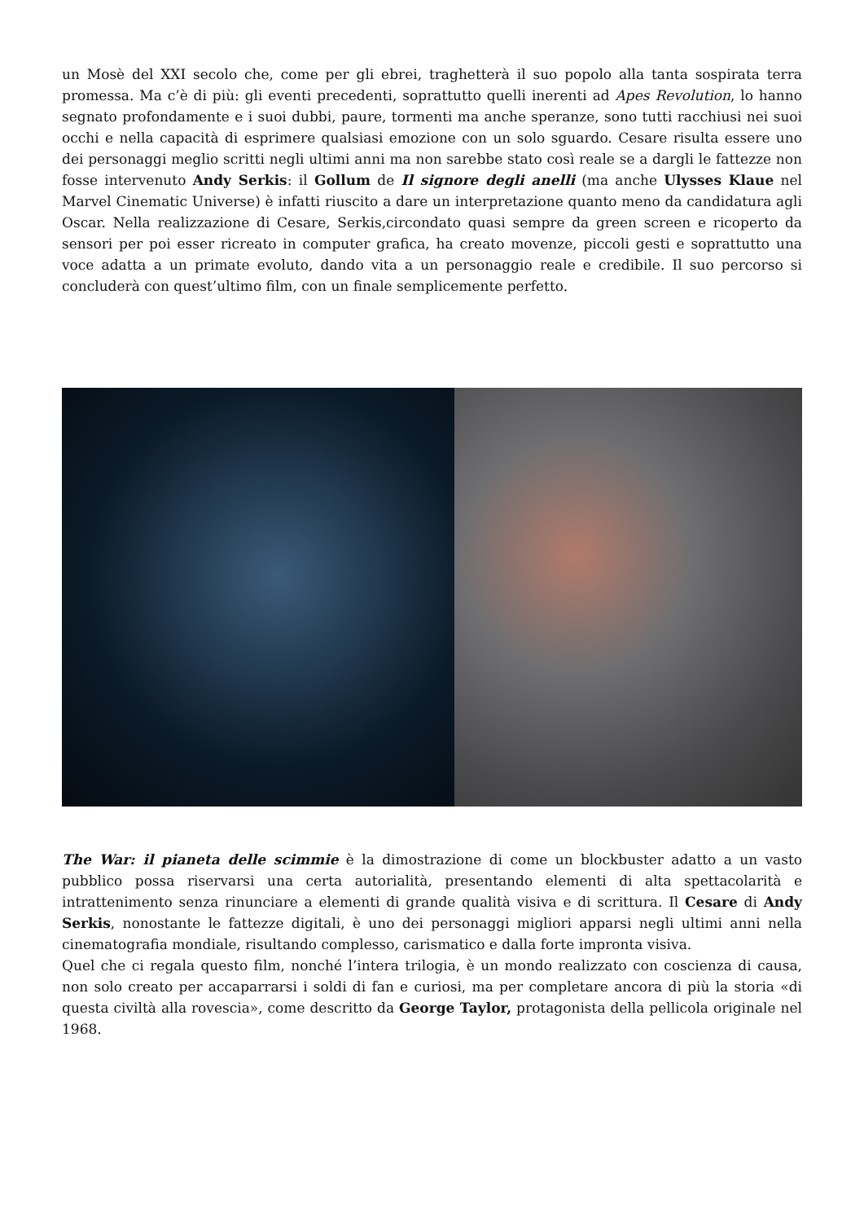un Mosè del XXI secolo che, come per gli ebrei, traghetterà il suo popolo alla tanta sospirata terra promessa. Ma c’è di più: gli eventi precedenti, soprattutto quelli inerenti ad Apes Revolution, lo hanno segnato profondamente e i suoi dubbi, paure, tormenti ma anche speranze, sono tutti racchiusi nei suoi occhi e nella capacità di esprimere qualsiasi emozione con un solo sguardo. Cesare risulta essere uno dei personaggi meglio scritti negli ultimi anni ma non sarebbe stato così reale se a dargli le fattezze non fosse intervenuto Andy Serkis: il Gollum de Il signore degli anelli (ma anche Ulysses Klaue nel Marvel Cinematic Universe) è infatti riuscito a dare un interpretazione quanto meno da candidatura agli Oscar. Nella realizzazione di Cesare, Serkis,circondato quasi sempre da green screen e ricoperto da sensori per poi esser ricreato in computer grafica, ha creato movenze, piccoli gesti e soprattutto una voce adatta a un primate evoluto, dando vita a un personaggio reale e credibile. Il suo percorso si concluderà con quest’ultimo film, con un finale semplicemente perfetto.
The War: il pianeta delle scimmie è la dimostrazione di come un blockbuster adatto a un vasto pubblico possa riservarsi una certa autorialità, presentando elementi di alta spettacolarità e intrattenimento senza rinunciare a elementi di grande qualità visiva e di scrittura. Il Cesare di Andy Serkis, nonostante le fattezze digitali, è uno dei personaggi migliori apparsi negli ultimi anni nella cinematografia mondiale, risultando complesso, carismatico e dalla forte impronta visiva.
Quel che ci regala questo film, nonché l’intera trilogia, è un mondo realizzato con coscienza di causa, non solo creato per accaparrarsi i soldi di fan e curiosi, ma per completare ancora di più la storia «di questa civiltà alla rovescia», come descritto da George Taylor, protagonista della pellicola originale nel 1968.